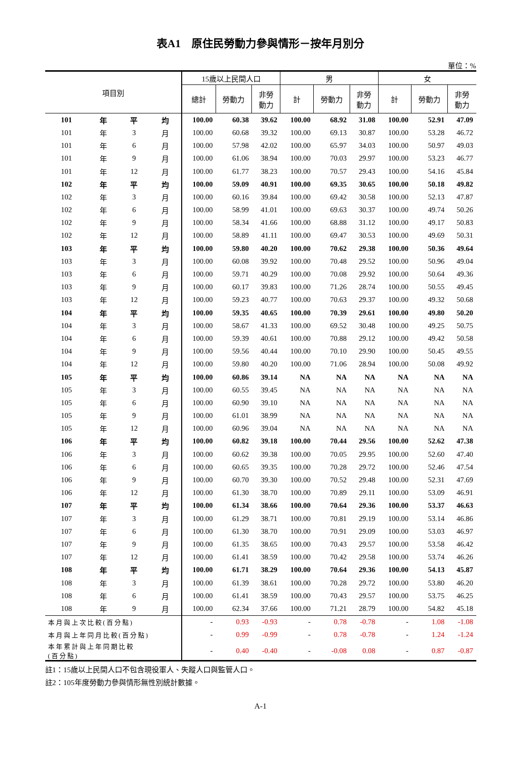表A1　原住民勞動力參與情形－按年月別分
單位：%
| 項目別 | | | | 15歲以上民間人口 | | | 男 | | | 女 | | |
| --- | --- | --- | --- | --- | --- | --- | --- | --- | --- | --- | --- | --- |
| | | | | 總計 | 勞動力 | 非勞 動力 | 計 | 勞動力 | 非勞 動力 | 計 | 勞動力 | 非勞 動力 |
| 101 | 年 | 平 | 均 | 100.00 | 60.38 | 39.62 | 100.00 | 68.92 | 31.08 | 100.00 | 52.91 | 47.09 |
| 101 | 年 | 3 | 月 | 100.00 | 60.68 | 39.32 | 100.00 | 69.13 | 30.87 | 100.00 | 53.28 | 46.72 |
| 101 | 年 | 6 | 月 | 100.00 | 57.98 | 42.02 | 100.00 | 65.97 | 34.03 | 100.00 | 50.97 | 49.03 |
| 101 | 年 | 9 | 月 | 100.00 | 61.06 | 38.94 | 100.00 | 70.03 | 29.97 | 100.00 | 53.23 | 46.77 |
| 101 | 年 | 12 | 月 | 100.00 | 61.77 | 38.23 | 100.00 | 70.57 | 29.43 | 100.00 | 54.16 | 45.84 |
| 102 | 年 | 平 | 均 | 100.00 | 59.09 | 40.91 | 100.00 | 69.35 | 30.65 | 100.00 | 50.18 | 49.82 |
| 102 | 年 | 3 | 月 | 100.00 | 60.16 | 39.84 | 100.00 | 69.42 | 30.58 | 100.00 | 52.13 | 47.87 |
| 102 | 年 | 6 | 月 | 100.00 | 58.99 | 41.01 | 100.00 | 69.63 | 30.37 | 100.00 | 49.74 | 50.26 |
| 102 | 年 | 9 | 月 | 100.00 | 58.34 | 41.66 | 100.00 | 68.88 | 31.12 | 100.00 | 49.17 | 50.83 |
| 102 | 年 | 12 | 月 | 100.00 | 58.89 | 41.11 | 100.00 | 69.47 | 30.53 | 100.00 | 49.69 | 50.31 |
| 103 | 年 | 平 | 均 | 100.00 | 59.80 | 40.20 | 100.00 | 70.62 | 29.38 | 100.00 | 50.36 | 49.64 |
| 103 | 年 | 3 | 月 | 100.00 | 60.08 | 39.92 | 100.00 | 70.48 | 29.52 | 100.00 | 50.96 | 49.04 |
| 103 | 年 | 6 | 月 | 100.00 | 59.71 | 40.29 | 100.00 | 70.08 | 29.92 | 100.00 | 50.64 | 49.36 |
| 103 | 年 | 9 | 月 | 100.00 | 60.17 | 39.83 | 100.00 | 71.26 | 28.74 | 100.00 | 50.55 | 49.45 |
| 103 | 年 | 12 | 月 | 100.00 | 59.23 | 40.77 | 100.00 | 70.63 | 29.37 | 100.00 | 49.32 | 50.68 |
| 104 | 年 | 平 | 均 | 100.00 | 59.35 | 40.65 | 100.00 | 70.39 | 29.61 | 100.00 | 49.80 | 50.20 |
| 104 | 年 | 3 | 月 | 100.00 | 58.67 | 41.33 | 100.00 | 69.52 | 30.48 | 100.00 | 49.25 | 50.75 |
| 104 | 年 | 6 | 月 | 100.00 | 59.39 | 40.61 | 100.00 | 70.88 | 29.12 | 100.00 | 49.42 | 50.58 |
| 104 | 年 | 9 | 月 | 100.00 | 59.56 | 40.44 | 100.00 | 70.10 | 29.90 | 100.00 | 50.45 | 49.55 |
| 104 | 年 | 12 | 月 | 100.00 | 59.80 | 40.20 | 100.00 | 71.06 | 28.94 | 100.00 | 50.08 | 49.92 |
| 105 | 年 | 平 | 均 | 100.00 | 60.86 | 39.14 | NA | NA | NA | NA | NA | NA |
| 105 | 年 | 3 | 月 | 100.00 | 60.55 | 39.45 | NA | NA | NA | NA | NA | NA |
| 105 | 年 | 6 | 月 | 100.00 | 60.90 | 39.10 | NA | NA | NA | NA | NA | NA |
| 105 | 年 | 9 | 月 | 100.00 | 61.01 | 38.99 | NA | NA | NA | NA | NA | NA |
| 105 | 年 | 12 | 月 | 100.00 | 60.96 | 39.04 | NA | NA | NA | NA | NA | NA |
| 106 | 年 | 平 | 均 | 100.00 | 60.82 | 39.18 | 100.00 | 70.44 | 29.56 | 100.00 | 52.62 | 47.38 |
| 106 | 年 | 3 | 月 | 100.00 | 60.62 | 39.38 | 100.00 | 70.05 | 29.95 | 100.00 | 52.60 | 47.40 |
| 106 | 年 | 6 | 月 | 100.00 | 60.65 | 39.35 | 100.00 | 70.28 | 29.72 | 100.00 | 52.46 | 47.54 |
| 106 | 年 | 9 | 月 | 100.00 | 60.70 | 39.30 | 100.00 | 70.52 | 29.48 | 100.00 | 52.31 | 47.69 |
| 106 | 年 | 12 | 月 | 100.00 | 61.30 | 38.70 | 100.00 | 70.89 | 29.11 | 100.00 | 53.09 | 46.91 |
| 107 | 年 | 平 | 均 | 100.00 | 61.34 | 38.66 | 100.00 | 70.64 | 29.36 | 100.00 | 53.37 | 46.63 |
| 107 | 年 | 3 | 月 | 100.00 | 61.29 | 38.71 | 100.00 | 70.81 | 29.19 | 100.00 | 53.14 | 46.86 |
| 107 | 年 | 6 | 月 | 100.00 | 61.30 | 38.70 | 100.00 | 70.91 | 29.09 | 100.00 | 53.03 | 46.97 |
| 107 | 年 | 9 | 月 | 100.00 | 61.35 | 38.65 | 100.00 | 70.43 | 29.57 | 100.00 | 53.58 | 46.42 |
| 107 | 年 | 12 | 月 | 100.00 | 61.41 | 38.59 | 100.00 | 70.42 | 29.58 | 100.00 | 53.74 | 46.26 |
| 108 | 年 | 平 | 均 | 100.00 | 61.71 | 38.29 | 100.00 | 70.64 | 29.36 | 100.00 | 54.13 | 45.87 |
| 108 | 年 | 3 | 月 | 100.00 | 61.39 | 38.61 | 100.00 | 70.28 | 29.72 | 100.00 | 53.80 | 46.20 |
| 108 | 年 | 6 | 月 | 100.00 | 61.41 | 38.59 | 100.00 | 70.43 | 29.57 | 100.00 | 53.75 | 46.25 |
| 108 | 年 | 9 | 月 | 100.00 | 62.34 | 37.66 | 100.00 | 71.21 | 28.79 | 100.00 | 54.82 | 45.18 |
| 本月與上次比較(百分點) | | | | - | 0.93 | -0.93 | - | 0.78 | -0.78 | - | 1.08 | -1.08 |
| 本月與上年同月比較(百分點) | | | | - | 0.99 | -0.99 | - | 0.78 | -0.78 | - | 1.24 | -1.24 |
| 本年累計與上年同期比較 (百分點) | | | | - | 0.40 | -0.40 | - | -0.08 | 0.08 | - | 0.87 | -0.87 |
註1：15歲以上民間人口不包含現役軍人、失蹤人口與監管人口。
註2：105年度勞動力參與情形無性別統計數據。
A-1